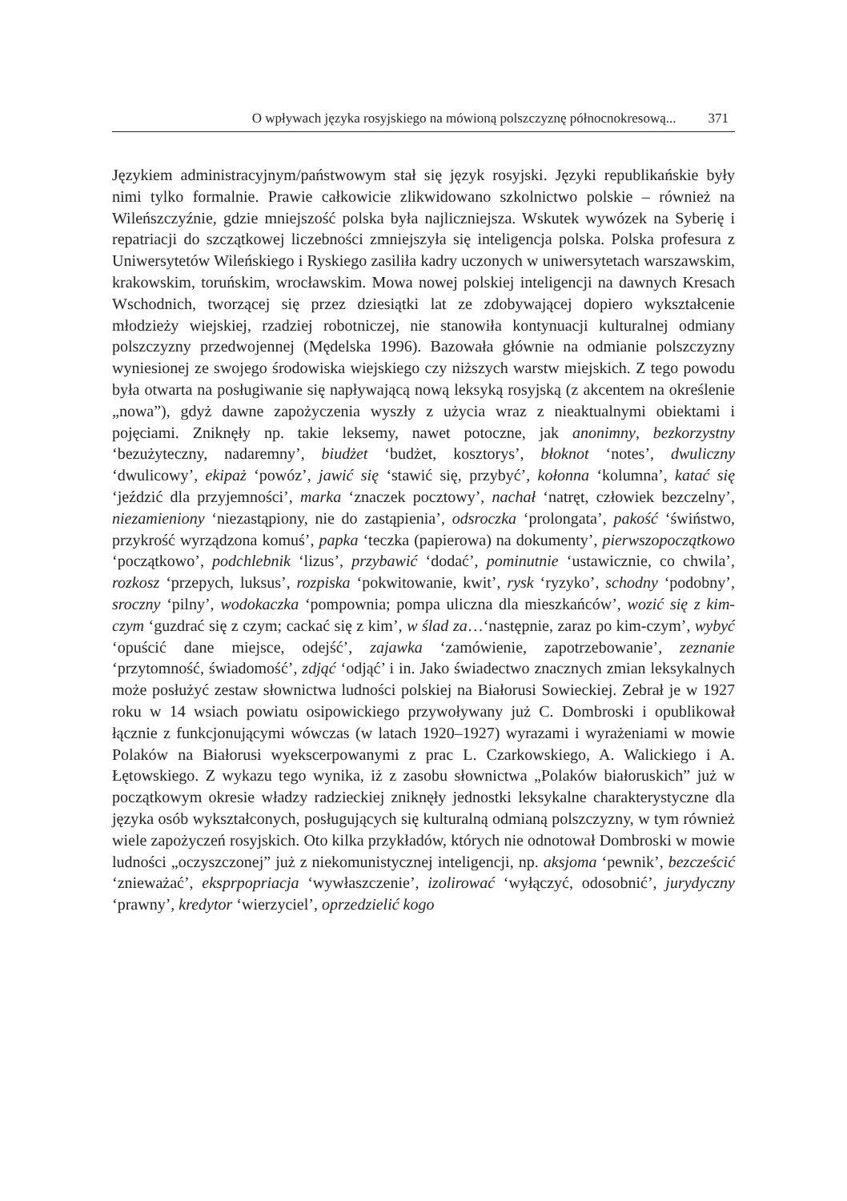O wpływach języka rosyjskiego na mówioną polszczyznę północnokresową... 371
Językiem administracyjnym/państwowym stał się język rosyjski. Języki republikańskie były nimi tylko formalnie. Prawie całkowicie zlikwidowano szkolnictwo polskie – również na Wileńszczyźnie, gdzie mniejszość polska była najliczniejsza. Wskutek wywózek na Syberię i repatriacji do szczątkowej liczebności zmniejszyła się inteligencja polska. Polska profesura z Uniwersytetów Wileńskiego i Ryskiego zasiliła kadry uczonych w uniwersytetach warszawskim, krakowskim, toruńskim, wrocławskim. Mowa nowej polskiej inteligencji na dawnych Kresach Wschodnich, tworzącej się przez dziesiątki lat ze zdobywającej dopiero wykształcenie młodzieży wiejskiej, rzadziej robotniczej, nie stanowiła kontynuacji kulturalnej odmiany polszczyzny przedwojennej (Mędelska 1996). Bazowała głównie na odmianie polszczyzny wyniesionej ze swojego środowiska wiejskiego czy niższych warstw miejskich. Z tego powodu była otwarta na posługiwanie się napływającą nową leksyką rosyjską (z akcentem na określenie „nowa”), gdyż dawne zapożyczenia wyszły z użycia wraz z nieaktualnymi obiektami i pojęciami. Zniknęły np. takie leksemy, nawet potoczne, jak anonimny, bezkorzystny ‘bezużyteczny, nadaremny’, biudżet ‘budżet, kosztorys’, błoknot ‘notes’, dwuliczny ‘dwulicowy’, ekipaż ‘powóz’, jawić się ‘stawić się, przybyć’, kołonna ‘kolumna’, katać się ‘jeździć dla przyjemności’, marka ‘znaczek pocztowy’, nachał ‘natręt, człowiek bezczelny’, niezamieniony ‘niezastąpiony, nie do zastąpienia’, odsroczka ‘prolongata’, pakość ‘świństwo, przykrość wyrządzona komuś’, papka ‘teczka (papierowa) na dokumenty’, pierwszopoczątkowo ‘początkowo’, podchlebnik ‘lizus’, przybawić ‘dodać’, pominutnie ‘ustawicznie, co chwila’, rozkosz ‘przepych, luksus’, rozpiska ‘pokwitowanie, kwit’, rysk ‘ryzyko’, schodny ‘podobny’, sroczny ‘pilny’, wodokaczka ‘pompownia; pompa uliczna dla mieszkańców’, wozić się z kim-czym ‘guzdrać się z czym; cackać się z kim’, w ślad za…‘następnie, zaraz po kim-czym’, wybyć ‘opuścić dane miejsce, odejść’, zajawka ‘zamówienie, zapotrzebowanie’, zeznanie ‘przytomność, świadomość’, zdjąć ‘odjąć’ i in. Jako świadectwo znacznych zmian leksykalnych może posłużyć zestaw słownictwa ludności polskiej na Białorusi Sowieckiej. Zebrał je w 1927 roku w 14 wsiach powiatu osipowickiego przywoływany już C. Dombroski i opublikował łącznie z funkcjonującymi wówczas (w latach 1920–1927) wyrazami i wyrażeniami w mowie Polaków na Białorusi wyekscerpowanymi z prac L. Czarkowskiego, A. Walickiego i A. Łętowskiego. Z wykazu tego wynika, iż z zasobu słownictwa „Polaków białoruskich” już w początkowym okresie władzy radzieckiej zniknęły jednostki leksykalne charakterystyczne dla języka osób wykształconych, posługujących się kulturalną odmianą polszczyzny, w tym również wiele zapożyczeń rosyjskich. Oto kilka przykładów, których nie odnotował Dombroski w mowie ludności „oczyszczonej” już z niekomunistycznej inteligencji, np. aksjoma ‘pewnik’, bezcześcić ‘znieważać’, eksprpopriacja ‘wywłaszczenie’, izolirować ‘wyłączyć, odosobnić’, jurydyczny ‘prawny’, kredytor ‘wierzyciel’, oprzedzielić kogo